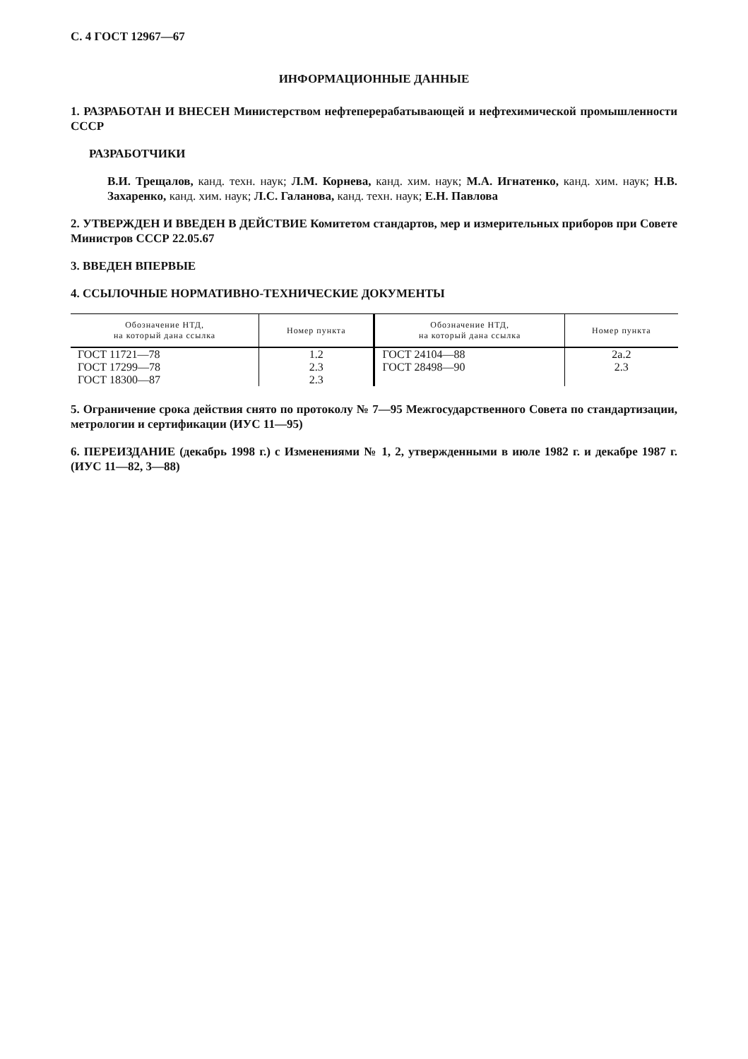С. 4 ГОСТ 12967—67
ИНФОРМАЦИОННЫЕ ДАННЫЕ
1. РАЗРАБОТАН И ВНЕСЕН Министерством нефтеперерабатывающей и нефтехимической промышленности СССР
РАЗРАБОТЧИКИ
В.И. Трещалов, канд. техн. наук; Л.М. Корнева, канд. хим. наук; М.А. Игнатенко, канд. хим. наук; Н.В. Захаренко, канд. хим. наук; Л.С. Галанова, канд. техн. наук; Е.Н. Павлова
2. УТВЕРЖДЕН И ВВЕДЕН В ДЕЙСТВИЕ Комитетом стандартов, мер и измерительных приборов при Совете Министров СССР 22.05.67
3. ВВЕДЕН ВПЕРВЫЕ
4. ССЫЛОЧНЫЕ НОРМАТИВНО-ТЕХНИЧЕСКИЕ ДОКУМЕНТЫ
| Обозначение НТД, на который дана ссылка | Номер пункта | Обозначение НТД, на который дана ссылка | Номер пункта |
| --- | --- | --- | --- |
| ГОСТ 11721—78 | 1.2 | ГОСТ 24104—88 | 2а.2 |
| ГОСТ 17299—78 | 2.3 | ГОСТ 28498—90 | 2.3 |
| ГОСТ 18300—87 | 2.3 | | |
5. Ограничение срока действия снято по протоколу № 7—95 Межгосударственного Совета по стандартизации, метрологии и сертификации (ИУС 11—95)
6. ПЕРЕИЗДАНИЕ (декабрь 1998 г.) с Изменениями № 1, 2, утвержденными в июле 1982 г. и декабре 1987 г. (ИУС 11—82, 3—88)